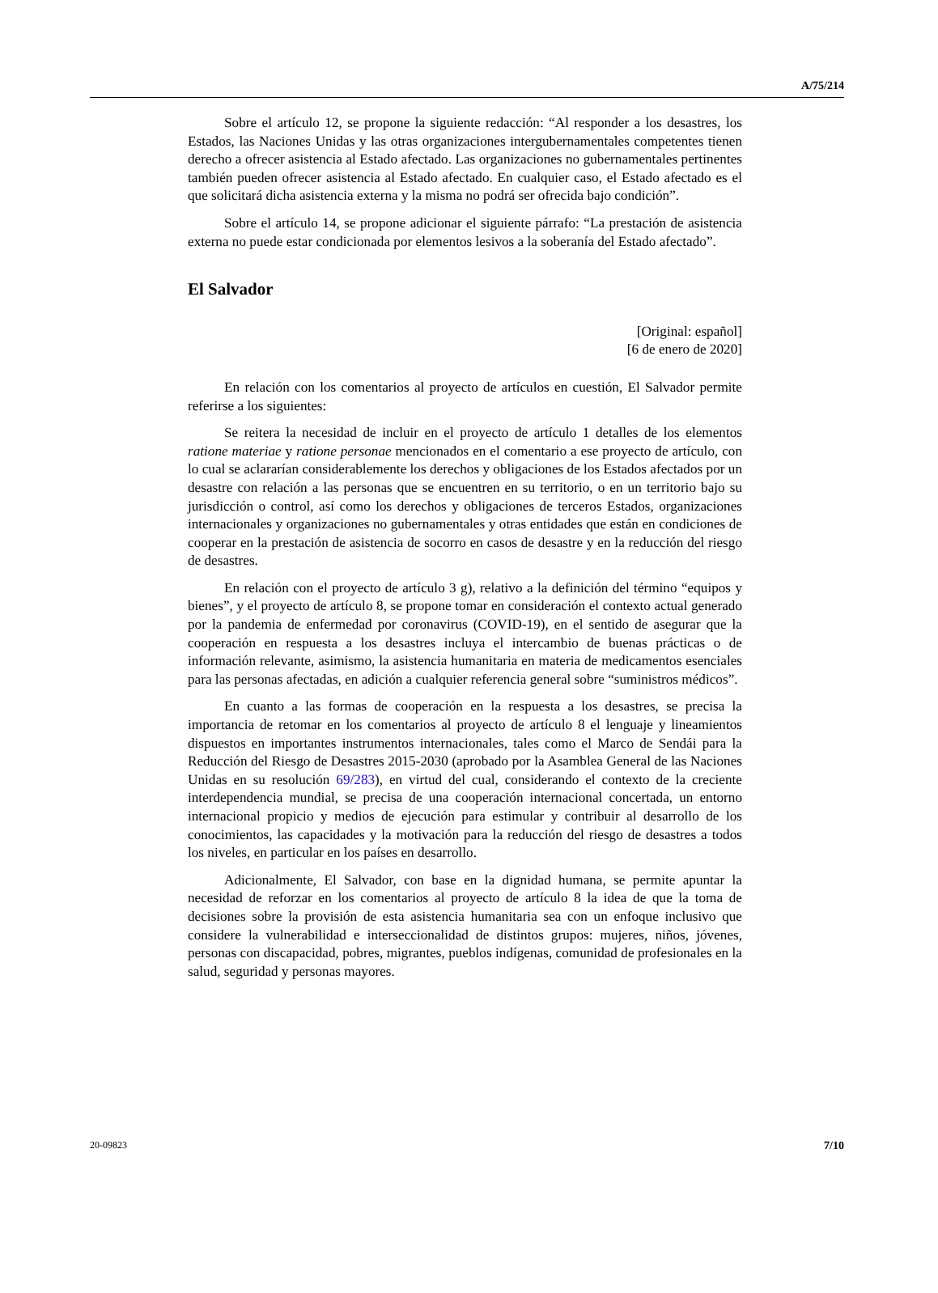A/75/214
Sobre el artículo 12, se propone la siguiente redacción: “Al responder a los desastres, los Estados, las Naciones Unidas y las otras organizaciones intergubernamentales competentes tienen derecho a ofrecer asistencia al Estado afectado. Las organizaciones no gubernamentales pertinentes también pueden ofrecer asistencia al Estado afectado. En cualquier caso, el Estado afectado es el que solicitará dicha asistencia externa y la misma no podrá ser ofrecida bajo condición”.
Sobre el artículo 14, se propone adicionar el siguiente párrafo: “La prestación de asistencia externa no puede estar condicionada por elementos lesivos a la soberanía del Estado afectado”.
El Salvador
[Original: español]
[6 de enero de 2020]
En relación con los comentarios al proyecto de artículos en cuestión, El Salvador permite referirse a los siguientes:
Se reitera la necesidad de incluir en el proyecto de artículo 1 detalles de los elementos ratione materiae y ratione personae mencionados en el comentario a ese proyecto de artículo, con lo cual se aclararían considerablemente los derechos y obligaciones de los Estados afectados por un desastre con relación a las personas que se encuentren en su territorio, o en un territorio bajo su jurisdicción o control, así como los derechos y obligaciones de terceros Estados, organizaciones internacionales y organizaciones no gubernamentales y otras entidades que están en condiciones de cooperar en la prestación de asistencia de socorro en casos de desastre y en la reducción del riesgo de desastres.
En relación con el proyecto de artículo 3 g), relativo a la definición del término “equipos y bienes”, y el proyecto de artículo 8, se propone tomar en consideración el contexto actual generado por la pandemia de enfermedad por coronavirus (COVID-19), en el sentido de asegurar que la cooperación en respuesta a los desastres incluya el intercambio de buenas prácticas o de información relevante, asimismo, la asistencia humanitaria en materia de medicamentos esenciales para las personas afectadas, en adición a cualquier referencia general sobre “suministros médicos”.
En cuanto a las formas de cooperación en la respuesta a los desastres, se precisa la importancia de retomar en los comentarios al proyecto de artículo 8 el lenguaje y lineamientos dispuestos en importantes instrumentos internacionales, tales como el Marco de Sendái para la Reducción del Riesgo de Desastres 2015-2030 (aprobado por la Asamblea General de las Naciones Unidas en su resolución 69/283), en virtud del cual, considerando el contexto de la creciente interdependencia mundial, se precisa de una cooperación internacional concertada, un entorno internacional propicio y medios de ejecución para estimular y contribuir al desarrollo de los conocimientos, las capacidades y la motivación para la reducción del riesgo de desastres a todos los niveles, en particular en los países en desarrollo.
Adicionalmente, El Salvador, con base en la dignidad humana, se permite apuntar la necesidad de reforzar en los comentarios al proyecto de artículo 8 la idea de que la toma de decisiones sobre la provisión de esta asistencia humanitaria sea con un enfoque inclusivo que considere la vulnerabilidad e interseccionalidad de distintos grupos: mujeres, niños, jóvenes, personas con discapacidad, pobres, migrantes, pueblos indígenas, comunidad de profesionales en la salud, seguridad y personas mayores.
20-09823 7/10